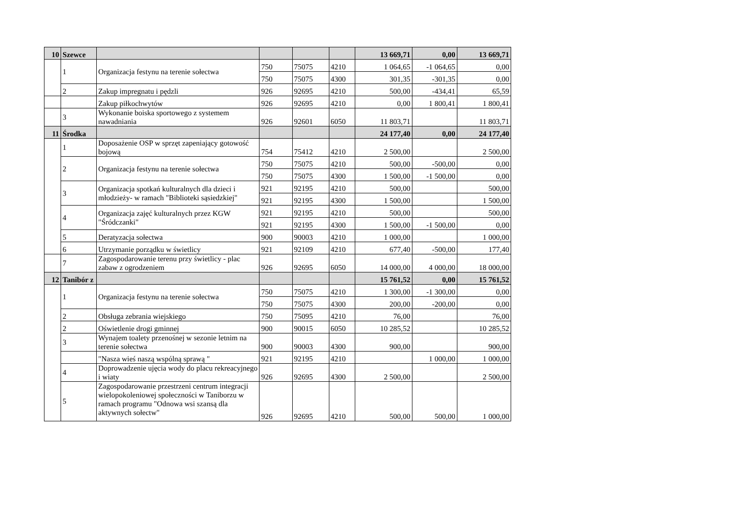| 10 | Szewce | | | | | 13 669,71 | 0,00 | 13 669,71 |
| | 1 | Organizacja festynu na terenie sołectwa | 750 | 75075 | 4210 | 1 064,65 | -1 064,65 | 0,00 |
| | | | 750 | 75075 | 4300 | 301,35 | -301,35 | 0,00 |
| | 2 | Zakup impregnatu i pędzli | 926 | 92695 | 4210 | 500,00 | -434,41 | 65,59 |
| | | Zakup piłkochwytów | 926 | 92695 | 4210 | 0,00 | 1 800,41 | 1 800,41 |
| | 3 | Wykonanie boiska sportowego z systemem nawadniania | 926 | 92601 | 6050 | 11 803,71 | | 11 803,71 |
| 11 | Środka | | | | | 24 177,40 | 0,00 | 24 177,40 |
| | 1 | Doposażenie OSP w sprzęt zapeniający gotowość bojową | 754 | 75412 | 4210 | 2 500,00 | | 2 500,00 |
| | 2 | Organizacja festynu na terenie sołectwa | 750 | 75075 | 4210 | 500,00 | -500,00 | 0,00 |
| | | | 750 | 75075 | 4300 | 1 500,00 | -1 500,00 | 0,00 |
| | 3 | Organizacja spotkań kulturalnych dla dzieci i młodzieży- w ramach "Biblioteki sąsiedzkiej" | 921 | 92195 | 4210 | 500,00 | | 500,00 |
| | | | 921 | 92195 | 4300 | 1 500,00 | | 1 500,00 |
| | 4 | Organizacja zajęć kulturalnych przez KGW "Śródczanki" | 921 | 92195 | 4210 | 500,00 | | 500,00 |
| | | | 921 | 92195 | 4300 | 1 500,00 | -1 500,00 | 0,00 |
| | 5 | Deratyzacja sołectwa | 900 | 90003 | 4210 | 1 000,00 | | 1 000,00 |
| | 6 | Utrzymanie porządku w świetlicy | 921 | 92109 | 4210 | 677,40 | -500,00 | 177,40 |
| | 7 | Zagospodarowanie terenu przy świetlicy - plac zabaw z ogrodzeniem | 926 | 92695 | 6050 | 14 000,00 | 4 000,00 | 18 000,00 |
| 12 | Tanibór z | | | | | 15 761,52 | 0,00 | 15 761,52 |
| | 1 | Organizacja festynu na terenie sołectwa | 750 | 75075 | 4210 | 1 300,00 | -1 300,00 | 0,00 |
| | | | 750 | 75075 | 4300 | 200,00 | -200,00 | 0,00 |
| | 2 | Obsługa zebrania wiejskiego | 750 | 75095 | 4210 | 76,00 | | 76,00 |
| | 2 | Oświetlenie drogi gminnej | 900 | 90015 | 6050 | 10 285,52 | | 10 285,52 |
| | 3 | Wynajem toalety przenośnej w sezonie letnim na terenie sołectwa | 900 | 90003 | 4300 | 900,00 | | 900,00 |
| | | "Nasza wieś naszą wspólną sprawą " | 921 | 92195 | 4210 | | 1 000,00 | 1 000,00 |
| | 4 | Doprowadzenie ujęcia wody do placu rekreacyjnego i wiaty | 926 | 92695 | 4300 | 2 500,00 | | 2 500,00 |
| | 5 | Zagospodarowanie przestrzeni centrum integracji wielopokoleniowej społeczności w Taniborzu w ramach programu "Odnowa wsi szansą dla aktywnych sołectw" | 926 | 92695 | 4210 | 500,00 | 500,00 | 1 000,00 |